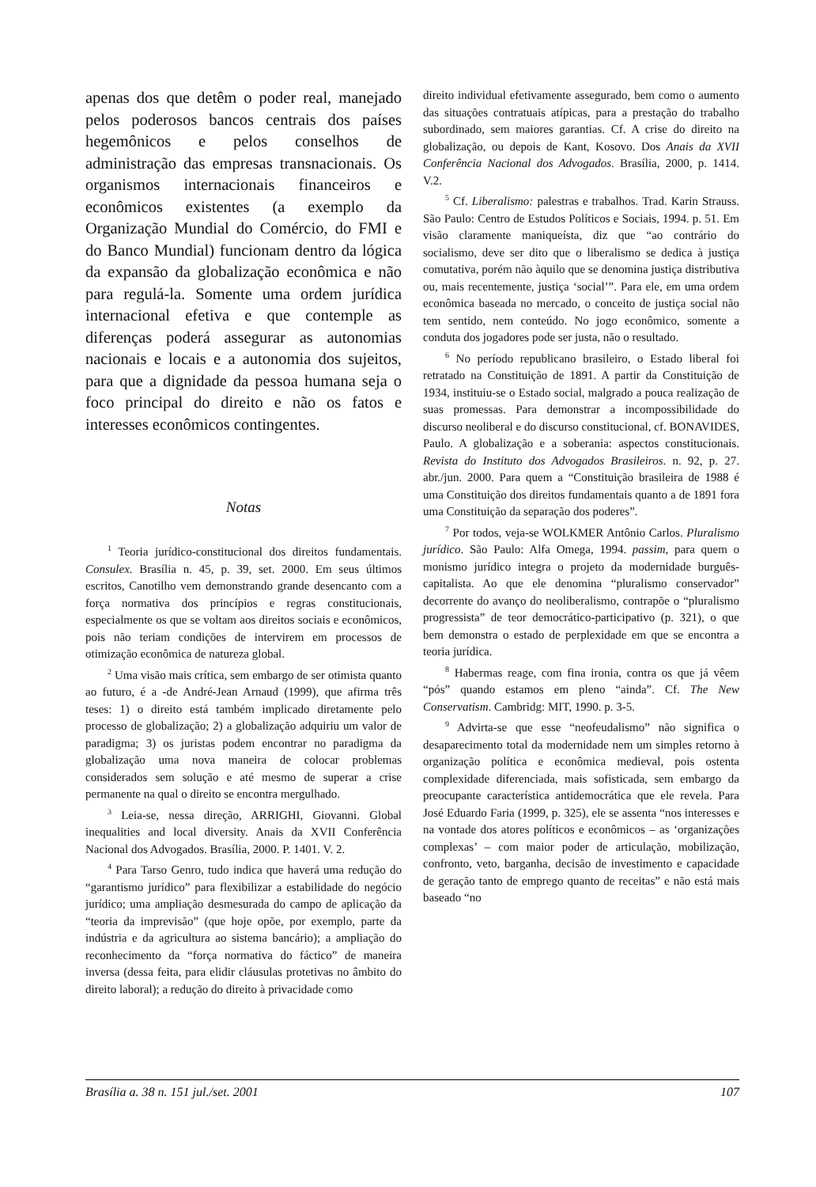apenas dos que detêm o poder real, manejado pelos poderosos bancos centrais dos países hegemônicos e pelos conselhos de administração das empresas transnacionais. Os organismos internacionais financeiros e econômicos existentes (a exemplo da Organização Mundial do Comércio, do FMI e do Banco Mundial) funcionam dentro da lógica da expansão da globalização econômica e não para regulá-la. Somente uma ordem jurídica internacional efetiva e que contemple as diferenças poderá assegurar as autonomias nacionais e locais e a autonomia dos sujeitos, para que a dignidade da pessoa humana seja o foco principal do direito e não os fatos e interesses econômicos contingentes.
Notas
<sup>1</sup> Teoria jurídico-constitucional dos direitos fundamentais. Consulex. Brasília n. 45, p. 39, set. 2000. Em seus últimos escritos, Canotilho vem demonstrando grande desencanto com a força normativa dos princípios e regras constitucionais, especialmente os que se voltam aos direitos sociais e econômicos, pois não teriam condições de intervirem em processos de otimização econômica de natureza global.
<sup>2</sup> Uma visão mais crítica, sem embargo de ser otimista quanto ao futuro, é a -de André-Jean Arnaud (1999), que afirma três teses: 1) o direito está também implicado diretamente pelo processo de globalização; 2) a globalização adquiriu um valor de paradigma; 3) os juristas podem encontrar no paradigma da globalização uma nova maneira de colocar problemas considerados sem solução e até mesmo de superar a crise permanente na qual o direito se encontra mergulhado.
<sup>3</sup> Leia-se, nessa direção, ARRIGHI, Giovanni. Global inequalities and local diversity. Anais da XVII Conferência Nacional dos Advogados. Brasília, 2000. P. 1401. V. 2.
<sup>4</sup> Para Tarso Genro, tudo indica que haverá uma redução do “garantismo jurídico” para flexibilizar a estabilidade do negócio jurídico; uma ampliação desmesurada do campo de aplicação da “teoria da imprevisão” (que hoje opõe, por exemplo, parte da indústria e da agricultura ao sistema bancário); a ampliação do reconhecimento da “força normativa do fáctico” de maneira inversa (dessa feita, para elidir cláusulas protetivas no âmbito do direito laboral); a redução do direito à privacidade como
direito individual efetivamente assegurado, bem como o aumento das situações contratuais atípicas, para a prestação do trabalho subordinado, sem maiores garantias. Cf. A crise do direito na globalização, ou depois de Kant, Kosovo. Dos Anais da XVII Conferência Nacional dos Advogados. Brasília, 2000, p. 1414. V.2.
<sup>5</sup> Cf. Liberalismo: palestras e trabalhos. Trad. Karin Strauss. São Paulo: Centro de Estudos Políticos e Sociais, 1994. p. 51. Em visão claramente maniqueísta, diz que “ao contrário do socialismo, deve ser dito que o liberalismo se dedica à justiça comutativa, porém não àquilo que se denomina justiça distributiva ou, mais recentemente, justiça ‘social’”. Para ele, em uma ordem econômica baseada no mercado, o conceito de justiça social não tem sentido, nem conteúdo. No jogo econômico, somente a conduta dos jogadores pode ser justa, não o resultado.
<sup>6</sup> No período republicano brasileiro, o Estado liberal foi retratado na Constituição de 1891. A partir da Constituição de 1934, instituiu-se o Estado social, malgrado a pouca realização de suas promessas. Para demonstrar a incompossibilidade do discurso neoliberal e do discurso constitucional, cf. BONAVIDES, Paulo. A globalização e a soberania: aspectos constitucionais. Revista do Instituto dos Advogados Brasileiros. n. 92, p. 27. abr./jun. 2000. Para quem a “Constituição brasileira de 1988 é uma Constituição dos direitos fundamentais quanto a de 1891 fora uma Constituição da separação dos poderes”.
<sup>7</sup> Por todos, veja-se WOLKMER Antônio Carlos. Pluralismo jurídico. São Paulo: Alfa Omega, 1994. passim, para quem o monismo jurídico integra o projeto da modernidade burguês-capitalista. Ao que ele denomina “pluralismo conservador” decorrente do avanço do neoliberalismo, contrapõe o “pluralismo progressista” de teor democrático-participativo (p. 321), o que bem demonstra o estado de perplexidade em que se encontra a teoria jurídica.
<sup>8</sup> Habermas reage, com fina ironia, contra os que já vêem “pós” quando estamos em pleno “ainda”. Cf. The New Conservatism. Cambridg: MIT, 1990. p. 3-5.
<sup>9</sup> Advirta-se que esse “neofeudalismo” não significa o desaparecimento total da modernidade nem um simples retorno à organização política e econômica medieval, pois ostenta complexidade diferenciada, mais sofisticada, sem embargo da preocupante característica antidemocrática que ele revela. Para José Eduardo Faria (1999, p. 325), ele se assenta “nos interesses e na vontade dos atores políticos e econômicos – as ‘organizações complexas’ – com maior poder de articulação, mobilização, confronto, veto, barganha, decisão de investimento e capacidade de geração tanto de emprego quanto de receitas” e não está mais baseado “no
Brasília a. 38 n. 151 jul./set. 2001 107